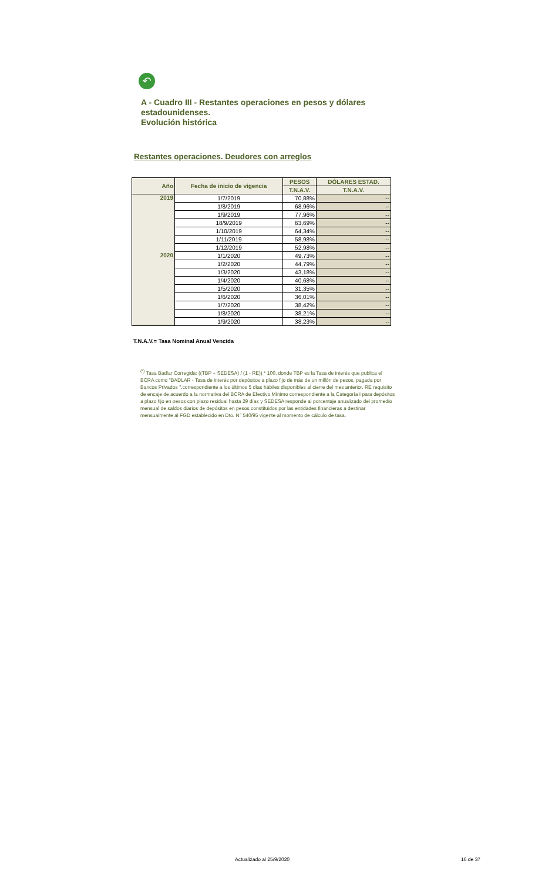↶
A - Cuadro III - Restantes operaciones en pesos y dólares estadounidenses.
Evolución histórica
Restantes operaciones. Deudores con arreglos
| Año | Fecha de inicio de vigencia | PESOS | DÓLARES ESTAD. |
| --- | --- | --- | --- |
| | | T.N.A.V. | T.N.A.V. |
| 2019 | 1/7/2019 | 70,88% | -- |
| | 1/8/2019 | 68,96% | -- |
| | 1/9/2019 | 77,96% | -- |
| | 18/9/2019 | 63,69% | -- |
| | 1/10/2019 | 64,34% | -- |
| | 1/11/2019 | 58,98% | -- |
| | 1/12/2019 | 52,98% | -- |
| 2020 | 1/1/2020 | 49,73% | -- |
| | 1/2/2020 | 44,79% | -- |
| | 1/3/2020 | 43,18% | -- |
| | 1/4/2020 | 40,68% | -- |
| | 1/5/2020 | 31,35% | -- |
| | 1/6/2020 | 36,01% | -- |
| | 1/7/2020 | 38,42% | -- |
| | 1/8/2020 | 38,21% | -- |
| | 1/9/2020 | 38,23% | -- |
T.N.A.V.= Tasa Nominal Anual Vencida
<sup>(*)</sup> Tasa Badlar Corregida: ((TBP + SEDESA) / (1 - RE)) * 100, donde TBP es la Tasa de interés que publica el BCRA como "BADLAR - Tasa de interés por depósitos a plazo fijo de más de un millón de pesos, pagada por Bancos Privados ",correspondiente a los últimos 5 días hábiles disponibles al cierre del mes anterior. RE requisito de encaje de acuerdo a la normativa del BCRA de Efectivo Mínimo correspondiente a la Categoría I para depósitos a plazo fijo en pesos con plazo residual hasta 29 días y SEDESA responde al porcentaje anualizado del promedio mensual de saldos diarios de depósitos en pesos constituidos por las entidades financieras a destinar mensualmente al FGD establecido en Dto. N° 540/95 vigente al momento de cálculo de tasa.
Actualizado al 25/9/2020 16 de 37